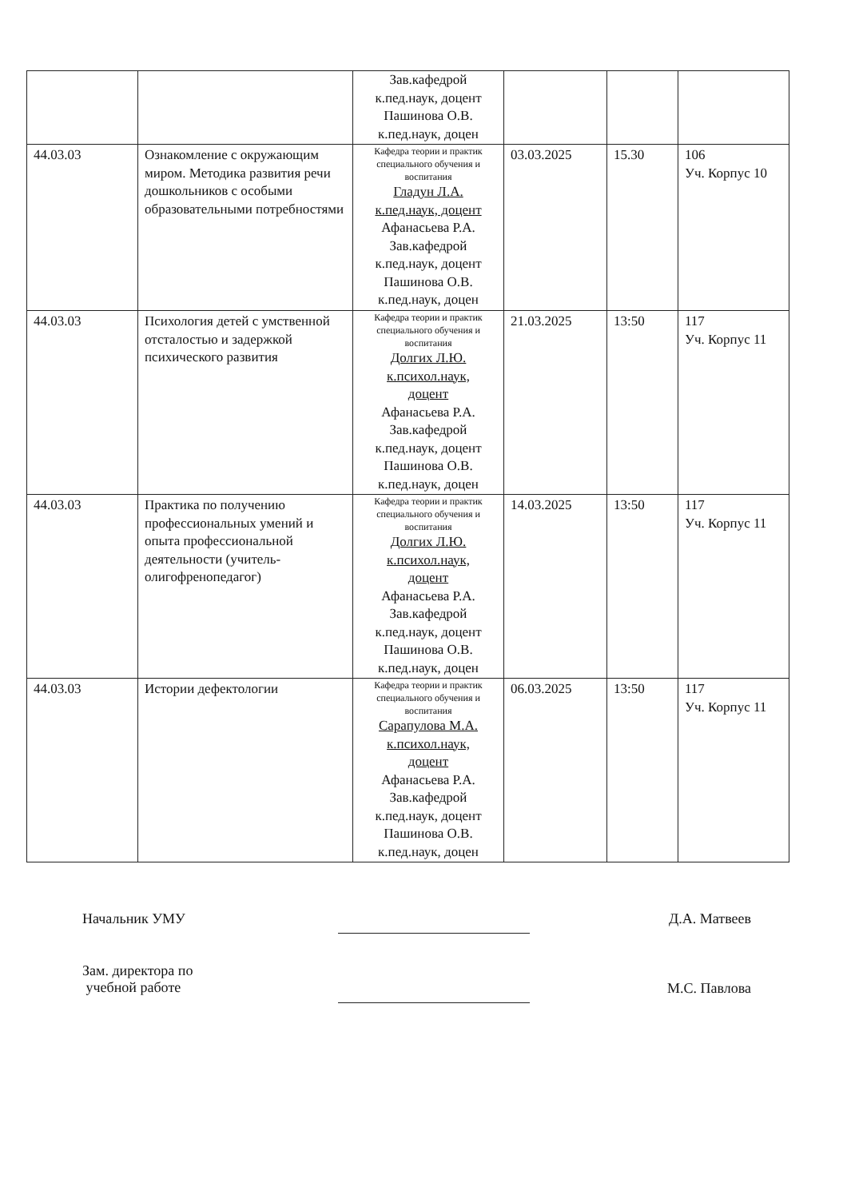| | | Зав.кафедрой к.пед.наук, доцент Пашинова О.В. к.пед.наук, доцен | | | |
| 44.03.03 | Ознакомление с окружающим миром. Методика развития речи дошкольников с особыми образовательными потребностями | Кафедра теории и практик специального обучения и воспитания Гладун Л.А. к.пед.наук, доцент Афанасьева Р.А. Зав.кафедрой к.пед.наук, доцент Пашинова О.В. к.пед.наук, доцен | 03.03.2025 | 15.30 | 106 Уч. Корпус 10 |
| 44.03.03 | Психология детей с умственной отсталостью и задержкой психического развития | Кафедра теории и практик специального обучения и воспитания Долгих Л.Ю. к.психол.наук, доцент Афанасьева Р.А. Зав.кафедрой к.пед.наук, доцент Пашинова О.В. к.пед.наук, доцен | 21.03.2025 | 13:50 | 117 Уч. Корпус 11 |
| 44.03.03 | Практика по получению профессиональных умений и опыта профессиональной деятельности (учитель-олигофренопедагог) | Кафедра теории и практик специального обучения и воспитания Долгих Л.Ю. к.психол.наук, доцент Афанасьева Р.А. Зав.кафедрой к.пед.наук, доцент Пашинова О.В. к.пед.наук, доцен | 14.03.2025 | 13:50 | 117 Уч. Корпус 11 |
| 44.03.03 | Истории дефектологии | Кафедра теории и практик специального обучения и воспитания Сарапулова М.А. к.психол.наук, доцент Афанасьева Р.А. Зав.кафедрой к.пед.наук, доцент Пашинова О.В. к.пед.наук, доцен | 06.03.2025 | 13:50 | 117 Уч. Корпус 11 |
Начальник УМУ
Д.А. Матвеев
Зам. директора по
учебной работе
М.С. Павлова